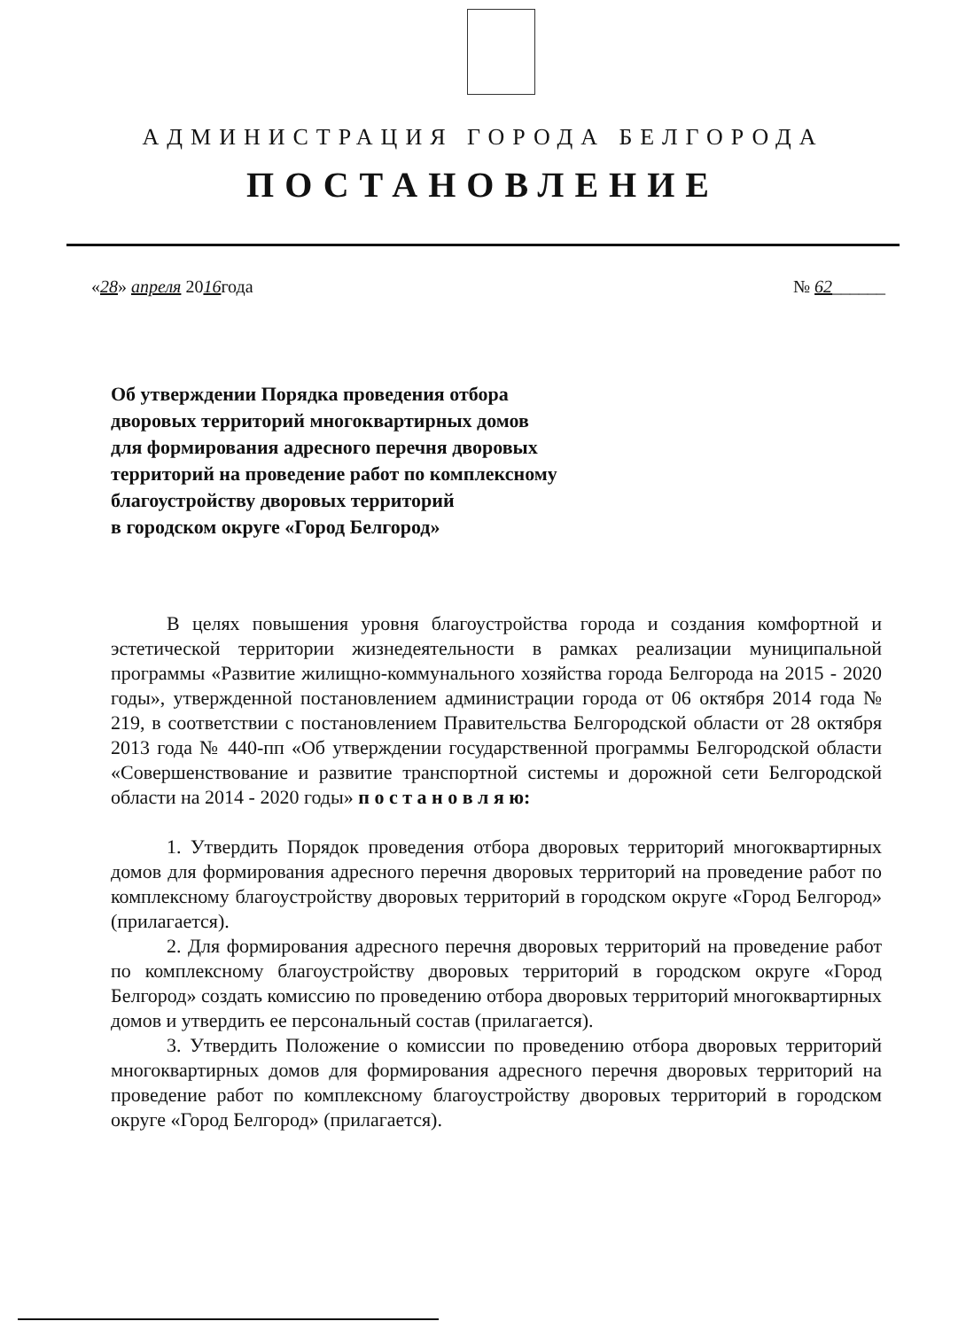АДМИНИСТРАЦИЯ ГОРОДА БЕЛГОРОДА
ПОСТАНОВЛЕНИЕ
«28» апреля 2016года № 62______
Об утверждении Порядка проведения отбора
дворовых территорий многоквартирных домов
для формирования адресного перечня дворовых
территорий на проведение работ по комплексному
благоустройству дворовых территорий
в городском округе «Город Белгород»
В целях повышения уровня благоустройства города и создания комфортной и эстетической территории жизнедеятельности в рамках реализации муниципальной программы «Развитие жилищно-коммунального хозяйства города Белгорода на 2015 - 2020 годы», утвержденной постановлением администрации города от 06 октября 2014 года № 219, в соответствии с постановлением Правительства Белгородской области от 28 октября 2013 года № 440-пп «Об утверждении государственной программы Белгородской области «Совершенствование и развитие транспортной системы и дорожной сети Белгородской области на 2014 - 2020 годы» п о с т а н о в л я ю:
1. Утвердить Порядок проведения отбора дворовых территорий многоквартирных домов для формирования адресного перечня дворовых территорий на проведение работ по комплексному благоустройству дворовых территорий в городском округе «Город Белгород» (прилагается).
2. Для формирования адресного перечня дворовых территорий на проведение работ по комплексному благоустройству дворовых территорий в городском округе «Город Белгород» создать комиссию по проведению отбора дворовых территорий многоквартирных домов и утвердить ее персональный состав (прилагается).
3. Утвердить Положение о комиссии по проведению отбора дворовых территорий многоквартирных домов для формирования адресного перечня дворовых территорий на проведение работ по комплексному благоустройству дворовых территорий в городском округе «Город Белгород» (прилагается).